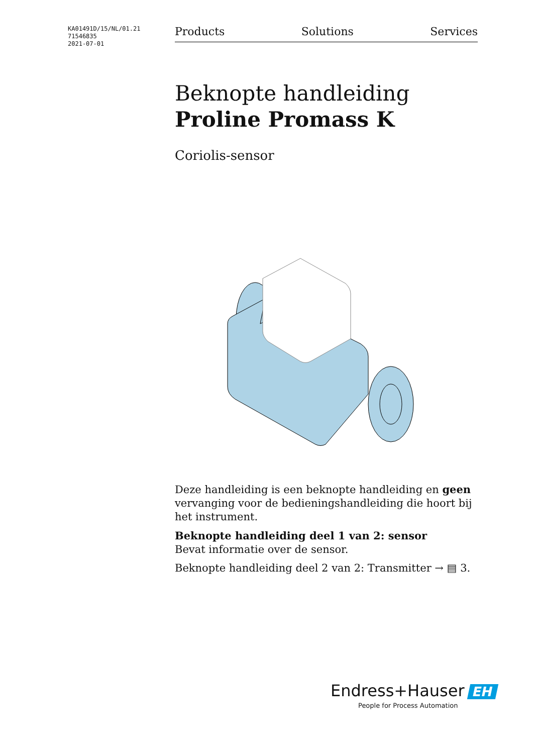KA01491D/15/NL/01.21
71546835
2021-07-01
Products Solutions Services
Beknopte handleiding
Proline Promass K
Coriolis-sensor
Deze handleiding is een beknopte handleiding en geen vervanging voor de bedieningshandleiding die hoort bij het instrument.
Beknopte handleiding deel 1 van 2: sensor
Bevat informatie over de sensor.
Beknopte handleiding deel 2 van 2: Transmitter → ▤ 3.
Endress+Hauser EH
People for Process Automation